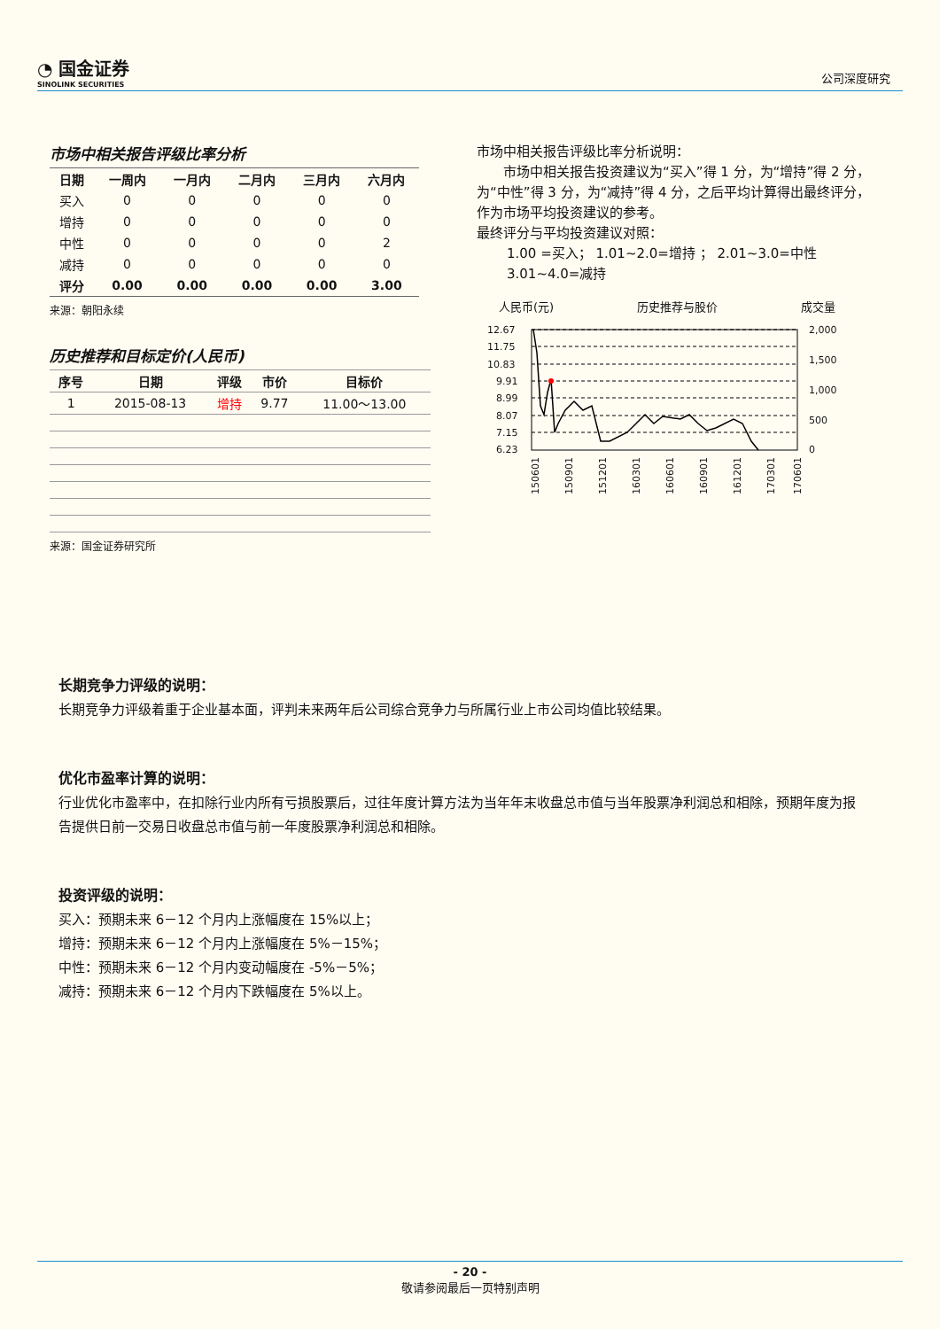◔ 国金证券
SINOLINK SECURITIES
公司深度研究
市场中相关报告评级比率分析
| 日期 | 一周内 | 一月内 | 二月内 | 三月内 | 六月内 |
| --- | --- | --- | --- | --- | --- |
| 买入 | 0 | 0 | 0 | 0 | 0 |
| 增持 | 0 | 0 | 0 | 0 | 0 |
| 中性 | 0 | 0 | 0 | 0 | 2 |
| 减持 | 0 | 0 | 0 | 0 | 0 |
| 评分 | 0.00 | 0.00 | 0.00 | 0.00 | 3.00 |
来源：朝阳永续
历史推荐和目标定价(人民币)
| 序号 | 日期 | 评级 | 市价 | 目标价 |
| --- | --- | --- | --- | --- |
| 1 | 2015-08-13 | 增持 | 9.77 | 11.00～13.00 |
来源：国金证券研究所
市场中相关报告评级比率分析说明：
市场中相关报告投资建议为“买入”得 1 分，为“增持”得 2 分，为“中性”得 3 分，为“减持”得 4 分，之后平均计算得出最终评分，作为市场平均投资建议的参考。
最终评分与平均投资建议对照：
1.00 =买入； 1.01~2.0=增持 ； 2.01~3.0=中性
3.01~4.0=减持
人民币(元) 历史推荐与股价 成交量
12.67
11.75
10.83
9.91
8.99
8.07
7.15
6.23
2,000
1,500
1,000
500
0
150601
150901
151201
160301
160601
160901
161201
170301
170601
长期竞争力评级的说明：
长期竞争力评级着重于企业基本面，评判未来两年后公司综合竞争力与所属行业上市公司均值比较结果。
优化市盈率计算的说明：
行业优化市盈率中，在扣除行业内所有亏损股票后，过往年度计算方法为当年年末收盘总市值与当年股票净利润总和相除，预期年度为报告提供日前一交易日收盘总市值与前一年度股票净利润总和相除。
投资评级的说明：
买入：预期未来 6－12 个月内上涨幅度在 15%以上；
增持：预期未来 6－12 个月内上涨幅度在 5%－15%；
中性：预期未来 6－12 个月内变动幅度在 -5%－5%；
减持：预期未来 6－12 个月内下跌幅度在 5%以上。
- 20 -
敬请参阅最后一页特别声明